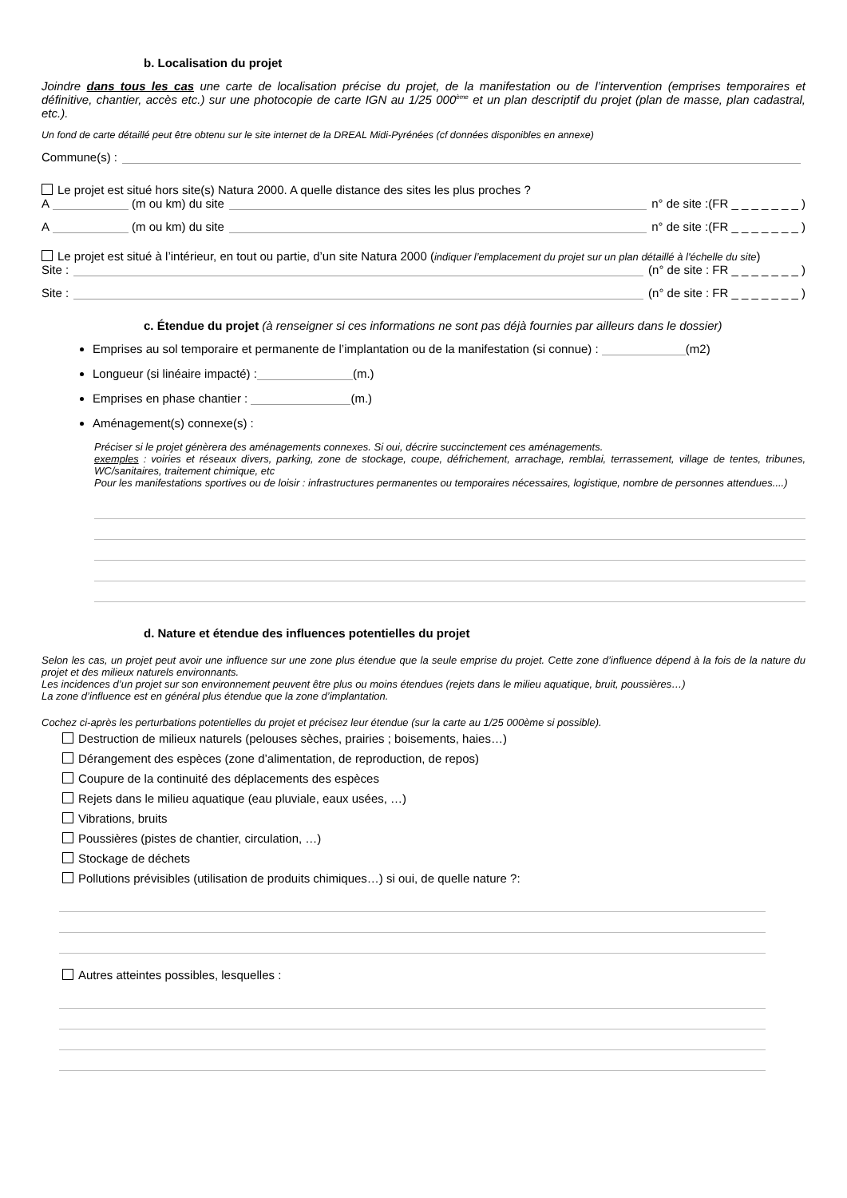b. Localisation du projet
Joindre dans tous les cas une carte de localisation précise du projet, de la manifestation ou de l’intervention (emprises temporaires et définitive, chantier, accès etc.) sur une photocopie de carte IGN au 1/25 000<sup>ème</sup> et un plan descriptif du projet (plan de masse, plan cadastral, etc.).
Un fond de carte détaillé peut être obtenu sur le site internet de la DREAL Midi-Pyrénées (cf données disponibles en annexe)
Commune(s) :
Le projet est situé hors site(s) Natura 2000. A quelle distance des sites les plus proches ?
A (m ou km) du site n° de site :(FR _ _ _ _ _ _ _ )
A (m ou km) du site n° de site :(FR _ _ _ _ _ _ _ )
Le projet est situé à l’intérieur, en tout ou partie, d’un site Natura 2000 (indiquer l’emplacement du projet sur un plan détaillé à l'échelle du site)
Site : (n° de site : FR _ _ _ _ _ _ _ )
Site : (n° de site : FR _ _ _ _ _ _ _ )
c. Étendue du projet (à renseigner si ces informations ne sont pas déjà fournies par ailleurs dans le dossier)
Emprises au sol temporaire et permanente de l’implantation ou de la manifestation (si connue) : (m2)
Longueur (si linéaire impacté) : (m.)
Emprises en phase chantier : (m.)
Aménagement(s) connexe(s) :
Préciser si le projet génèrera des aménagements connexes. Si oui, décrire succinctement ces aménagements.
exemples : voiries et réseaux divers, parking, zone de stockage, coupe, défrichement, arrachage, remblai, terrassement, village de tentes, tribunes, WC/sanitaires, traitement chimique, etc
Pour les manifestations sportives ou de loisir : infrastructures permanentes ou temporaires nécessaires, logistique, nombre de personnes attendues....)
d. Nature et étendue des influences potentielles du projet
Selon les cas, un projet peut avoir une influence sur une zone plus étendue que la seule emprise du projet. Cette zone d’influence dépend à la fois de la nature du projet et des milieux naturels environnants.
Les incidences d’un projet sur son environnement peuvent être plus ou moins étendues (rejets dans le milieu aquatique, bruit, poussières…)
La zone d’influence est en général plus étendue que la zone d’implantation.
Cochez ci-après les perturbations potentielles du projet et précisez leur étendue (sur la carte au 1/25 000ème si possible).
Destruction de milieux naturels (pelouses sèches, prairies ; boisements, haies…)
Dérangement des espèces (zone d’alimentation, de reproduction, de repos)
Coupure de la continuité des déplacements des espèces
Rejets dans le milieu aquatique (eau pluviale, eaux usées, …)
Vibrations, bruits
Poussières (pistes de chantier, circulation, …)
Stockage de déchets
Pollutions prévisibles (utilisation de produits chimiques…) si oui, de quelle nature ?:
Autres atteintes possibles, lesquelles :